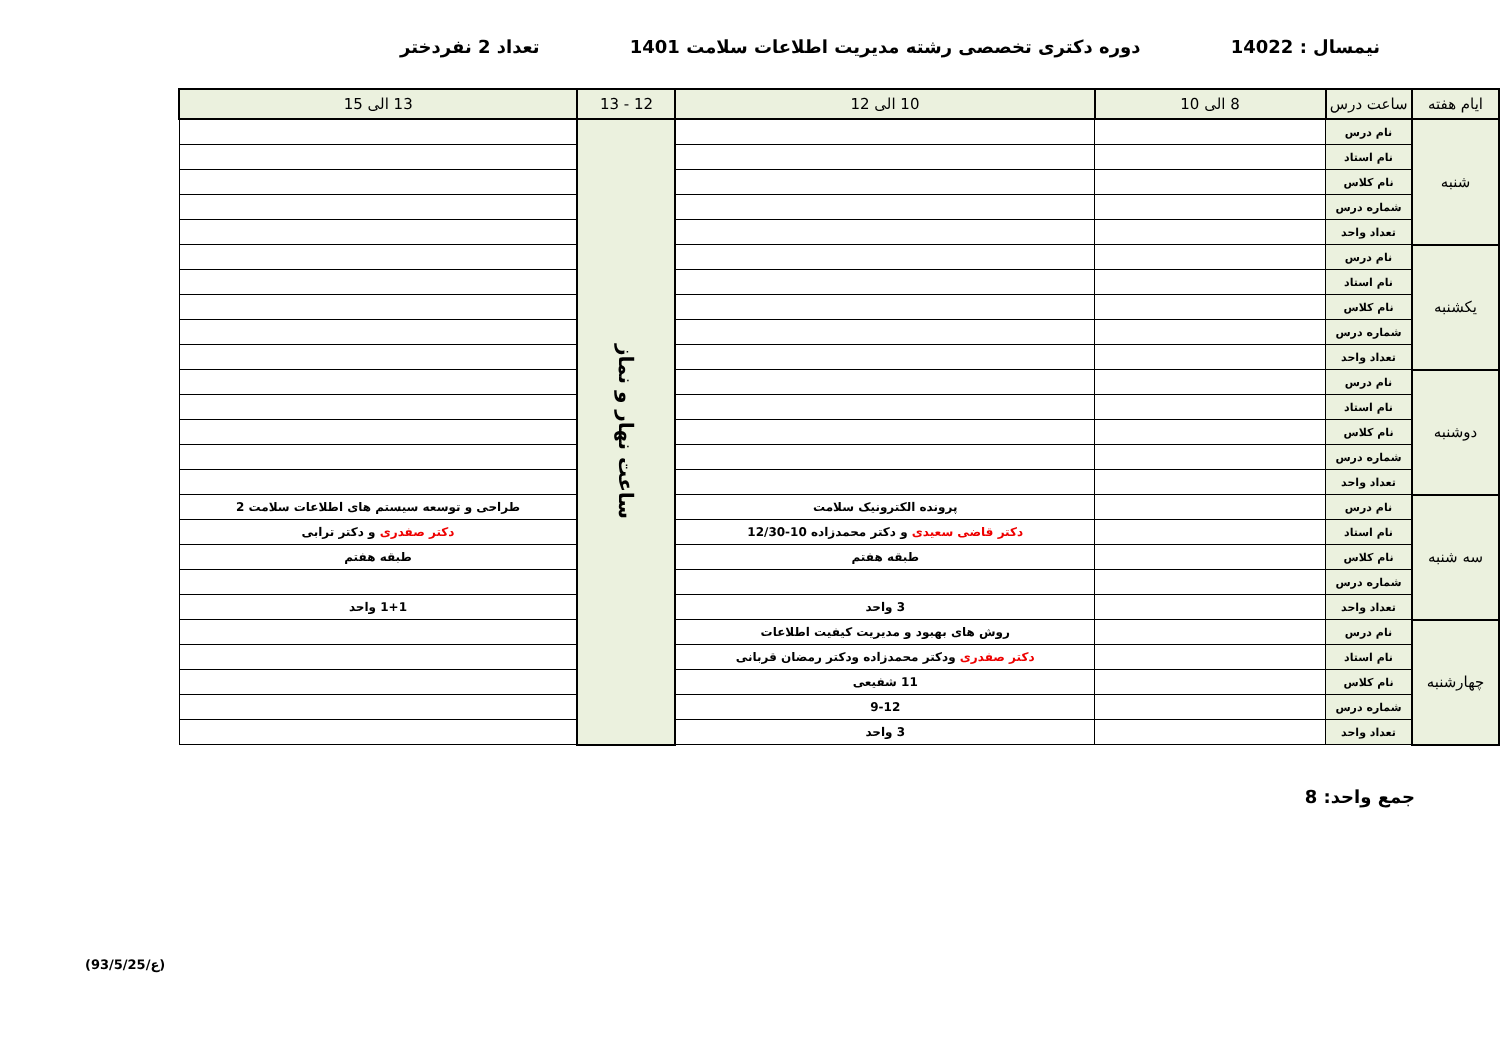نیمسال : 14022 دوره دکتری تخصصی رشته مدیریت اطلاعات سلامت 1401 تعداد 2 نفردختر
| ایام هفته | ساعت درس | 8 الی 10 | | 10 الی 12 | 12 - 13 | 13 الی 15 |
| --- | --- | --- | --- | --- | --- | --- |
| شنبه | نام درس | | | | ساعت نهار و نماز | |
| | نام استاد | | | | | |
| | نام کلاس | | | | | |
| | شماره درس | | | | | |
| | تعداد واحد | | | | | |
| یکشنبه | نام درس | | | | | |
| | نام استاد | | | | | |
| | نام کلاس | | | | | |
| | شماره درس | | | | | |
| | تعداد واحد | | | | | |
| دوشنبه | نام درس | | | | | |
| | نام استاد | | | | | |
| | نام کلاس | | | | | |
| | شماره درس | | | | | |
| | تعداد واحد | | | | | |
| سه شنبه | نام درس | | | پرونده الکترونیک سلامت | | طراحی و توسعه سیستم های اطلاعات سلامت 2 |
| | نام استاد | | | دکتر قاضی سعیدی و دکتر محمدزاده 10-12/30 | | دکتر صفدری و دکتر ترابی |
| | نام کلاس | | | طبقه هفتم | | طبقه هفتم |
| | شماره درس | | | | | |
| | تعداد واحد | | | 3 واحد | | 1+1 واحد |
| چهارشنبه | نام درس | | روش های بهبود و مدیریت کیفیت اطلاعات | | | |
| | نام استاد | | دکتر صفدری ودکتر محمدزاده ودکتر رمضان قربانی | | | |
| | نام کلاس | | 11 شفیعی | | | |
| | شماره درس | | 9-12 | | | |
| | تعداد واحد | | 3 واحد | | | |
جمع واحد: 8
(93/5/25/ع)